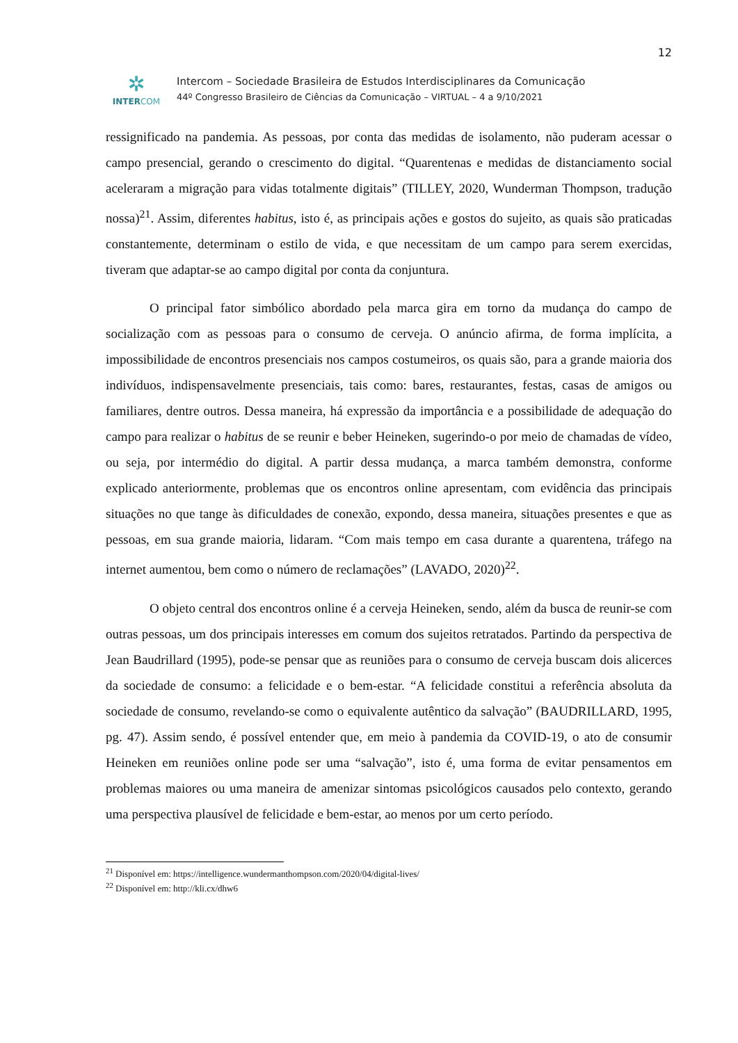12
✲
INTERCOM
Intercom – Sociedade Brasileira de Estudos Interdisciplinares da Comunicação
44º Congresso Brasileiro de Ciências da Comunicação – VIRTUAL – 4 a 9/10/2021
ressignificado na pandemia. As pessoas, por conta das medidas de isolamento, não puderam acessar o campo presencial, gerando o crescimento do digital. “Quarentenas e medidas de distanciamento social aceleraram a migração para vidas totalmente digitais” (TILLEY, 2020, Wunderman Thompson, tradução nossa)<sup>21</sup>. Assim, diferentes habitus, isto é, as principais ações e gostos do sujeito, as quais são praticadas constantemente, determinam o estilo de vida, e que necessitam de um campo para serem exercidas, tiveram que adaptar-se ao campo digital por conta da conjuntura.
O principal fator simbólico abordado pela marca gira em torno da mudança do campo de socialização com as pessoas para o consumo de cerveja. O anúncio afirma, de forma implícita, a impossibilidade de encontros presenciais nos campos costumeiros, os quais são, para a grande maioria dos indivíduos, indispensavelmente presenciais, tais como: bares, restaurantes, festas, casas de amigos ou familiares, dentre outros. Dessa maneira, há expressão da importância e a possibilidade de adequação do campo para realizar o habitus de se reunir e beber Heineken, sugerindo-o por meio de chamadas de vídeo, ou seja, por intermédio do digital. A partir dessa mudança, a marca também demonstra, conforme explicado anteriormente, problemas que os encontros online apresentam, com evidência das principais situações no que tange às dificuldades de conexão, expondo, dessa maneira, situações presentes e que as pessoas, em sua grande maioria, lidaram. “Com mais tempo em casa durante a quarentena, tráfego na internet aumentou, bem como o número de reclamações” (LAVADO, 2020)<sup>22</sup>.
O objeto central dos encontros online é a cerveja Heineken, sendo, além da busca de reunir-se com outras pessoas, um dos principais interesses em comum dos sujeitos retratados. Partindo da perspectiva de Jean Baudrillard (1995), pode-se pensar que as reuniões para o consumo de cerveja buscam dois alicerces da sociedade de consumo: a felicidade e o bem-estar. “A felicidade constitui a referência absoluta da sociedade de consumo, revelando-se como o equivalente autêntico da salvação” (BAUDRILLARD, 1995, pg. 47). Assim sendo, é possível entender que, em meio à pandemia da COVID-19, o ato de consumir Heineken em reuniões online pode ser uma “salvação”, isto é, uma forma de evitar pensamentos em problemas maiores ou uma maneira de amenizar sintomas psicológicos causados pelo contexto, gerando uma perspectiva plausível de felicidade e bem-estar, ao menos por um certo período.
<sup>21</sup> Disponível em: https://intelligence.wundermanthompson.com/2020/04/digital-lives/
<sup>22</sup> Disponível em: http://kli.cx/dhw6